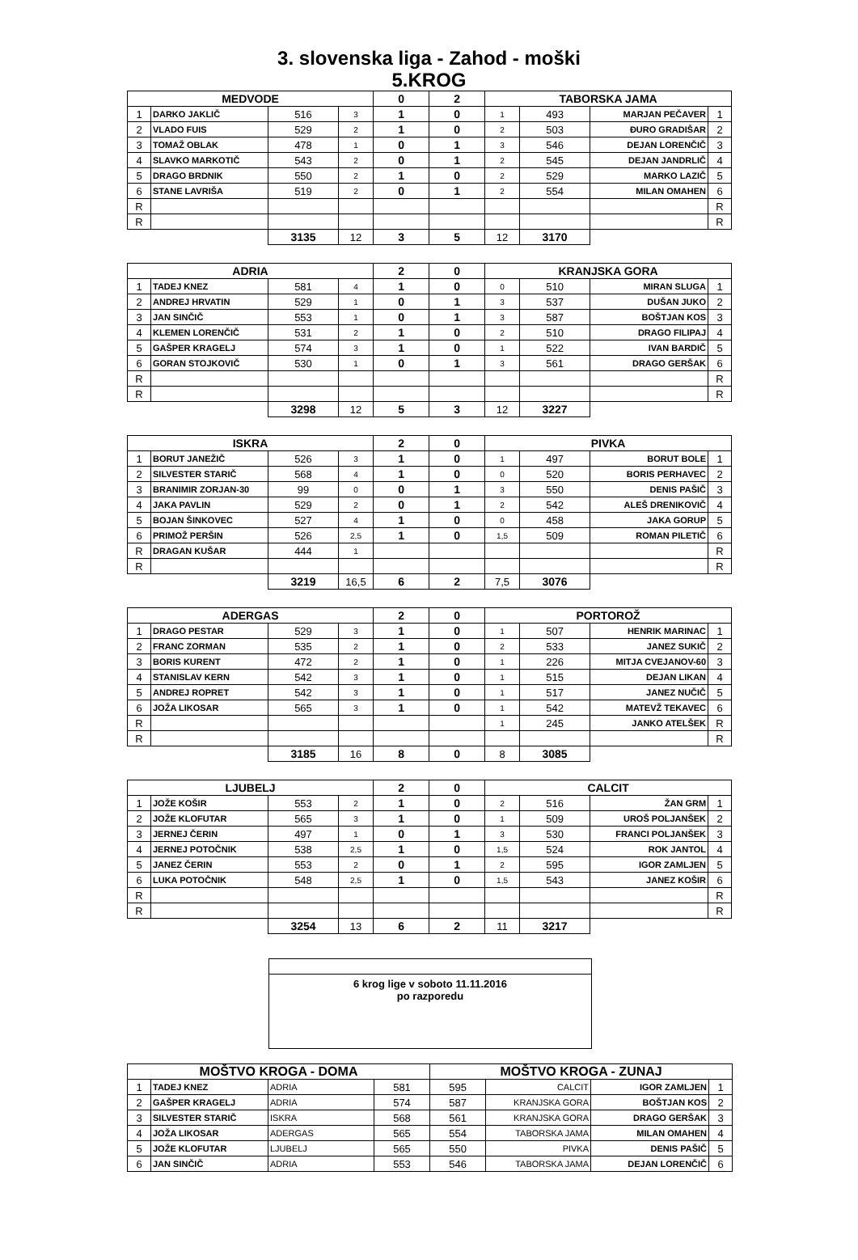3. slovenska liga - Zahod - moški
5.KROG
| MEDVODE | | | | 0 | 2 | TABORSKA JAMA | | | |
| --- | --- | --- | --- | --- | --- | --- | --- | --- | --- |
| 1 | DARKO JAKLIČ | 516 | 3 | 1 | 0 | 1 | 493 | MARJAN PEČAVER | 1 |
| 2 | VLADO FUIS | 529 | 2 | 1 | 0 | 2 | 503 | ĐURO GRADIŠAR | 2 |
| 3 | TOMAŽ OBLAK | 478 | 1 | 0 | 1 | 3 | 546 | DEJAN LORENČIČ | 3 |
| 4 | SLAVKO MARKOTIČ | 543 | 2 | 0 | 1 | 2 | 545 | DEJAN JANDRLIČ | 4 |
| 5 | DRAGO BRDNIK | 550 | 2 | 1 | 0 | 2 | 529 | MARKO LAZIČ | 5 |
| 6 | STANE LAVRIŠA | 519 | 2 | 0 | 1 | 2 | 554 | MILAN OMAHEN | 6 |
| R | | | | | | | | | R |
| R | | | | | | | | | R |
| | | 3135 | 12 | 3 | 5 | 12 | 3170 | | |
| ADRIA | | | | 2 | 0 | KRANJSKA GORA | | | |
| 1 | TADEJ KNEZ | 581 | 4 | 1 | 0 | 0 | 510 | MIRAN SLUGA | 1 |
| 2 | ANDREJ HRVATIN | 529 | 1 | 0 | 1 | 3 | 537 | DUŠAN JUKO | 2 |
| 3 | JAN SINČIČ | 553 | 1 | 0 | 1 | 3 | 587 | BOŠTJAN KOS | 3 |
| 4 | KLEMEN LORENČIČ | 531 | 2 | 1 | 0 | 2 | 510 | DRAGO FILIPAJ | 4 |
| 5 | GAŠPER KRAGELJ | 574 | 3 | 1 | 0 | 1 | 522 | IVAN BARDIČ | 5 |
| 6 | GORAN STOJKOVIČ | 530 | 1 | 0 | 1 | 3 | 561 | DRAGO GERŠAK | 6 |
| R | | | | | | | | | R |
| R | | | | | | | | | R |
| | | 3298 | 12 | 5 | 3 | 12 | 3227 | | |
| ISKRA | | | | 2 | 0 | PIVKA | | | |
| 1 | BORUT JANEŽIČ | 526 | 3 | 1 | 0 | 1 | 497 | BORUT BOLE | 1 |
| 2 | SILVESTER STARIČ | 568 | 4 | 1 | 0 | 0 | 520 | BORIS PERHAVEC | 2 |
| 3 | BRANIMIR ZORJAN-30 | 99 | 0 | 0 | 1 | 3 | 550 | DENIS PAŠIČ | 3 |
| 4 | JAKA PAVLIN | 529 | 2 | 0 | 1 | 2 | 542 | ALEŠ DRENIKOVIČ | 4 |
| 5 | BOJAN ŠINKOVEC | 527 | 4 | 1 | 0 | 0 | 458 | JAKA GORUP | 5 |
| 6 | PRIMOŽ PERŠIN | 526 | 2,5 | 1 | 0 | 1,5 | 509 | ROMAN PILETIČ | 6 |
| R | DRAGAN KUŠAR | 444 | 1 | | | | | | R |
| R | | | | | | | | | R |
| | | 3219 | 16,5 | 6 | 2 | 7,5 | 3076 | | |
| ADERGAS | | | | 2 | 0 | PORTOROŽ | | | |
| 1 | DRAGO PESTAR | 529 | 3 | 1 | 0 | 1 | 507 | HENRIK MARINAC | 1 |
| 2 | FRANC ZORMAN | 535 | 2 | 1 | 0 | 2 | 533 | JANEZ SUKIČ | 2 |
| 3 | BORIS KURENT | 472 | 2 | 1 | 0 | 1 | 226 | MITJA CVEJANOV-60 | 3 |
| 4 | STANISLAV KERN | 542 | 3 | 1 | 0 | 1 | 515 | DEJAN LIKAN | 4 |
| 5 | ANDREJ ROPRET | 542 | 3 | 1 | 0 | 1 | 517 | JANEZ NUČIČ | 5 |
| 6 | JOŽA LIKOSAR | 565 | 3 | 1 | 0 | 1 | 542 | MATEVŽ TEKAVEC | 6 |
| R | | | | | | 1 | 245 | JANKO ATELŠEK | R |
| R | | | | | | | | | R |
| | | 3185 | 16 | 8 | 0 | 8 | 3085 | | |
| LJUBELJ | | | | 2 | 0 | CALCIT | | | |
| 1 | JOŽE KOŠIR | 553 | 2 | 1 | 0 | 2 | 516 | ŽAN GRM | 1 |
| 2 | JOŽE KLOFUTAR | 565 | 3 | 1 | 0 | 1 | 509 | UROŠ POLJANŠEK | 2 |
| 3 | JERNEJ ČERIN | 497 | 1 | 0 | 1 | 3 | 530 | FRANCI POLJANŠEK | 3 |
| 4 | JERNEJ POTOČNIK | 538 | 2,5 | 1 | 0 | 1,5 | 524 | ROK JANTOL | 4 |
| 5 | JANEZ ČERIN | 553 | 2 | 0 | 1 | 2 | 595 | IGOR ZAMLJEN | 5 |
| 6 | LUKA POTOČNIK | 548 | 2,5 | 1 | 0 | 1,5 | 543 | JANEZ KOŠIR | 6 |
| R | | | | | | | | | R |
| R | | | | | | | | | R |
| | | 3254 | 13 | 6 | 2 | 11 | 3217 | | |
6 krog lige v soboto 11.11.2016
po razporedu
| MOŠTVO KROGA - DOMA | | | | MOŠTVO KROGA - ZUNAJ | | | |
| --- | --- | --- | --- | --- | --- | --- | --- |
| 1 | TADEJ KNEZ | ADRIA | 581 | 595 | CALCIT | IGOR ZAMLJEN | 1 |
| 2 | GAŠPER KRAGELJ | ADRIA | 574 | 587 | KRANJSKA GORA | BOŠTJAN KOS | 2 |
| 3 | SILVESTER STARIČ | ISKRA | 568 | 561 | KRANJSKA GORA | DRAGO GERŠAK | 3 |
| 4 | JOŽA LIKOSAR | ADERGAS | 565 | 554 | TABORSKA JAMA | MILAN OMAHEN | 4 |
| 5 | JOŽE KLOFUTAR | LJUBELJ | 565 | 550 | PIVKA | DENIS PAŠIČ | 5 |
| 6 | JAN SINČIČ | ADRIA | 553 | 546 | TABORSKA JAMA | DEJAN LORENČIČ | 6 |